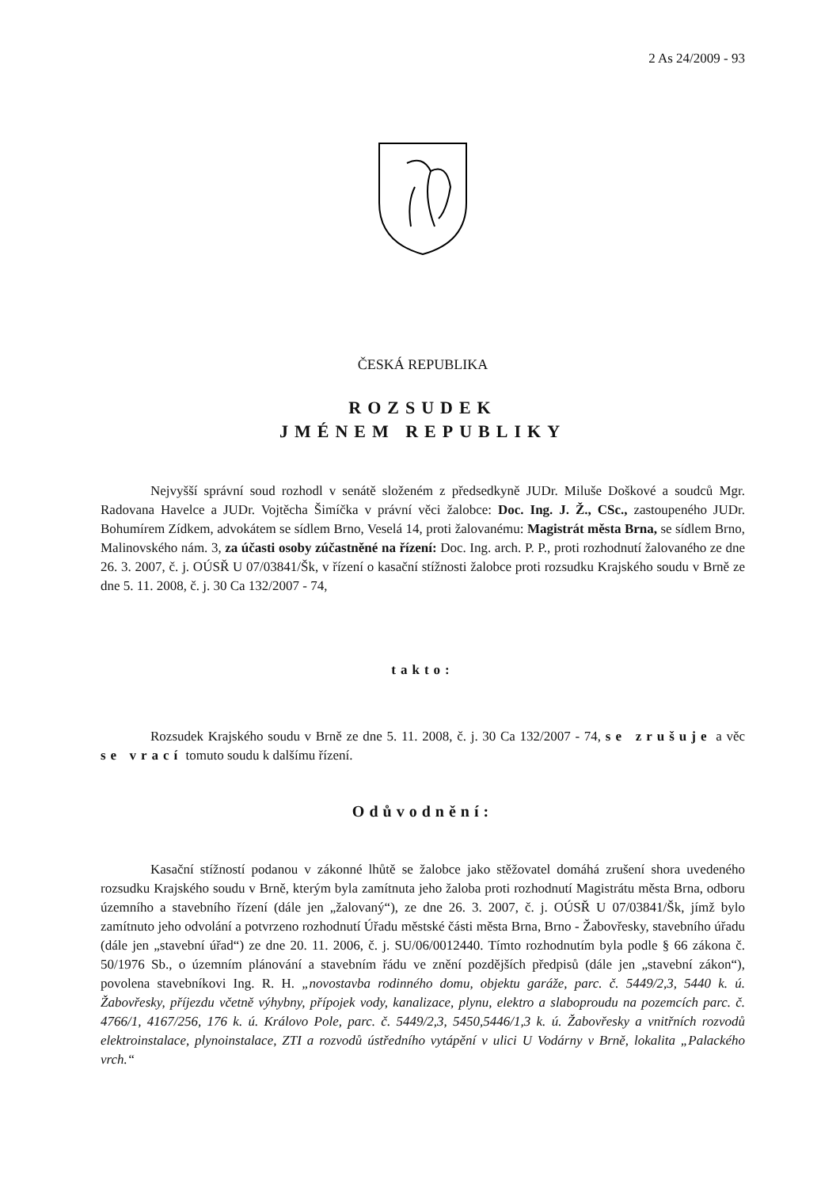2 As 24/2009 - 93
ČESKÁ REPUBLIKA
ROZSUDEK
JMÉNEM REPUBLIKY
Nejvyšší správní soud rozhodl v senátě složeném z předsedkyně JUDr. Miluše Doškové a soudců Mgr. Radovana Havelce a JUDr. Vojtěcha Šimíčka v právní věci žalobce: Doc. Ing. J. Ž., CSc., zastoupeného JUDr. Bohumírem Zídkem, advokátem se sídlem Brno, Veselá 14, proti žalovanému: Magistrát města Brna, se sídlem Brno, Malinovského nám. 3, za účasti osoby zúčastněné na řízení: Doc. Ing. arch. P. P., proti rozhodnutí žalovaného ze dne 26. 3. 2007, č. j. OÚSŘ U 07/03841/Šk, v řízení o kasační stížnosti žalobce proti rozsudku Krajského soudu v Brně ze dne 5. 11. 2008, č. j. 30 Ca 132/2007 - 74,
takto:
Rozsudek Krajského soudu v Brně ze dne 5. 11. 2008, č. j. 30 Ca 132/2007 - 74, se zrušuje a věc se vrací tomuto soudu k dalšímu řízení.
Odůvodnění:
Kasační stížností podanou v zákonné lhůtě se žalobce jako stěžovatel domáhá zrušení shora uvedeného rozsudku Krajského soudu v Brně, kterým byla zamítnuta jeho žaloba proti rozhodnutí Magistrátu města Brna, odboru územního a stavebního řízení (dále jen „žalovaný“), ze dne 26. 3. 2007, č. j. OÚSŘ U 07/03841/Šk, jímž bylo zamítnuto jeho odvolání a potvrzeno rozhodnutí Úřadu městské části města Brna, Brno - Žabovřesky, stavebního úřadu (dále jen „stavební úřad“) ze dne 20. 11. 2006, č. j. SU/06/0012440. Tímto rozhodnutím byla podle § 66 zákona č. 50/1976 Sb., o územním plánování a stavebním řádu ve znění pozdějších předpisů (dále jen „stavební zákon“), povolena stavebníkovi Ing. R. H. „novostavba rodinného domu, objektu garáže, parc. č. 5449/2,3, 5440 k. ú. Žabovřesky, příjezdu včetně výhybny, přípojek vody, kanalizace, plynu, elektro a slaboproudu na pozemcích parc. č. 4766/1, 4167/256, 176 k. ú. Královo Pole, parc. č. 5449/2,3, 5450,5446/1,3 k. ú. Žabovřesky a vnitřních rozvodů elektroinstalace, plynoinstalace, ZTI a rozvodů ústředního vytápění v ulici U Vodárny v Brně, lokalita „Palackého vrch.“